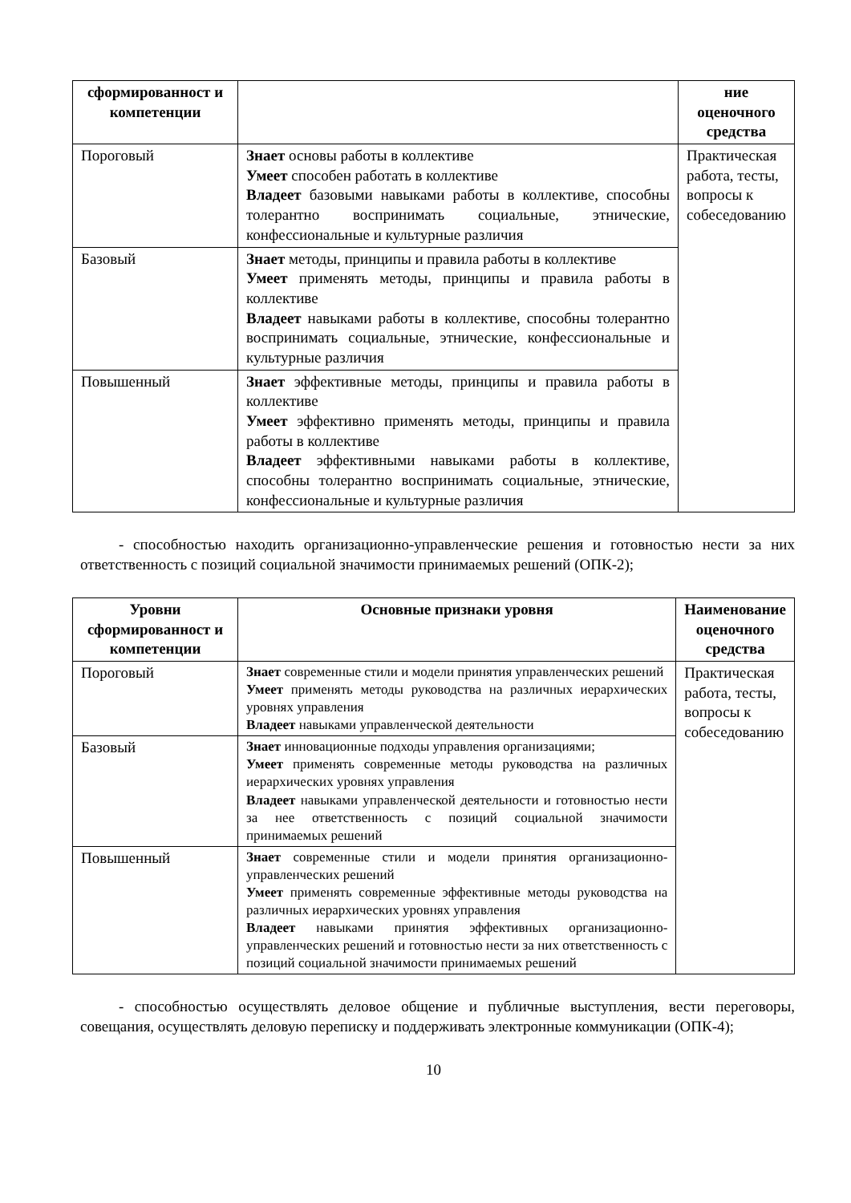| сформированност и компетенции | | ние оценочного средства |
| --- | --- | --- |
| Пороговый | Знает основы работы в коллективе Умеет способен работать в коллективе Владеет базовыми навыками работы в коллективе, способны толерантно воспринимать социальные, этнические, конфессиональные и культурные различия | Практическая работа, тесты, вопросы к собеседованию |
| Базовый | Знает методы, принципы и правила работы в коллективе Умеет применять методы, принципы и правила работы в коллективе Владеет навыками работы в коллективе, способны толерантно воспринимать социальные, этнические, конфессиональные и культурные различия | |
| Повышенный | Знает эффективные методы, принципы и правила работы в коллективе Умеет эффективно применять методы, принципы и правила работы в коллективе Владеет эффективными навыками работы в коллективе, способны толерантно воспринимать социальные, этнические, конфессиональные и культурные различия | |
- способностью находить организационно-управленческие решения и готовностью нести за них ответственность с позиций социальной значимости принимаемых решений (ОПК-2);
| Уровни сформированност и компетенции | Основные признаки уровня | Наименование оценочного средства |
| --- | --- | --- |
| Пороговый | Знает современные стили и модели принятия управленческих решений Умеет применять методы руководства на различных иерархических уровнях управления Владеет навыками управленческой деятельности | Практическая работа, тесты, вопросы к собеседованию |
| Базовый | Знает инновационные подходы управления организациями; Умеет применять современные методы руководства на различных иерархических уровнях управления Владеет навыками управленческой деятельности и готовностью нести за нее ответственность с позиций социальной значимости принимаемых решений | |
| Повышенный | Знает современные стили и модели принятия организационно-управленческих решений Умеет применять современные эффективные методы руководства на различных иерархических уровнях управления Владеет навыками принятия эффективных организационно-управленческих решений и готовностью нести за них ответственность с позиций социальной значимости принимаемых решений | |
- способностью осуществлять деловое общение и публичные выступления, вести переговоры, совещания, осуществлять деловую переписку и поддерживать электронные коммуникации (ОПК-4);
10